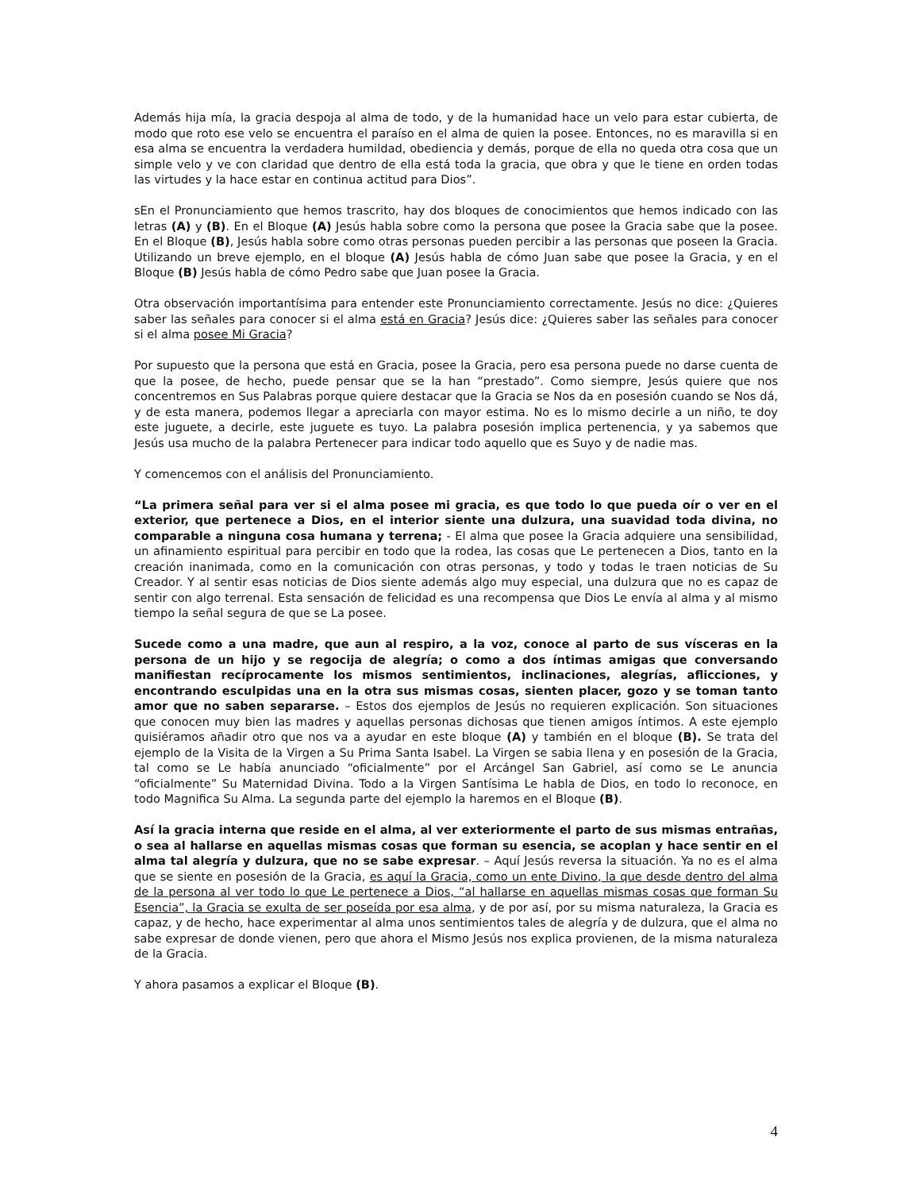Además hija mía, la gracia despoja al alma de todo, y de la humanidad hace un velo para estar cubierta, de modo que roto ese velo se encuentra el paraíso en el alma de quien la posee. Entonces, no es maravilla si en esa alma se encuentra la verdadera humildad, obediencia y demás, porque de ella no queda otra cosa que un simple velo y ve con claridad que dentro de ella está toda la gracia, que obra y que le tiene en orden todas las virtudes y la hace estar en continua actitud para Dios”.
sEn el Pronunciamiento que hemos trascrito, hay dos bloques de conocimientos que hemos indicado con las letras (A) y (B). En el Bloque (A) Jesús habla sobre como la persona que posee la Gracia sabe que la posee. En el Bloque (B), Jesús habla sobre como otras personas pueden percibir a las personas que poseen la Gracia. Utilizando un breve ejemplo, en el bloque (A) Jesús habla de cómo Juan sabe que posee la Gracia, y en el Bloque (B) Jesús habla de cómo Pedro sabe que Juan posee la Gracia.
Otra observación importantísima para entender este Pronunciamiento correctamente. Jesús no dice: ¿Quieres saber las señales para conocer si el alma está en Gracia? Jesús dice: ¿Quieres saber las señales para conocer si el alma posee Mi Gracia?
Por supuesto que la persona que está en Gracia, posee la Gracia, pero esa persona puede no darse cuenta de que la posee, de hecho, puede pensar que se la han “prestado”. Como siempre, Jesús quiere que nos concentremos en Sus Palabras porque quiere destacar que la Gracia se Nos da en posesión cuando se Nos dá, y de esta manera, podemos llegar a apreciarla con mayor estima. No es lo mismo decirle a un niño, te doy este juguete, a decirle, este juguete es tuyo. La palabra posesión implica pertenencia, y ya sabemos que Jesús usa mucho de la palabra Pertenecer para indicar todo aquello que es Suyo y de nadie mas.
Y comencemos con el análisis del Pronunciamiento.
“La primera señal para ver si el alma posee mi gracia, es que todo lo que pueda oír o ver en el exterior, que pertenece a Dios, en el interior siente una dulzura, una suavidad toda divina, no comparable a ninguna cosa humana y terrena; - El alma que posee la Gracia adquiere una sensibilidad, un afinamiento espiritual para percibir en todo que la rodea, las cosas que Le pertenecen a Dios, tanto en la creación inanimada, como en la comunicación con otras personas, y todo y todas le traen noticias de Su Creador. Y al sentir esas noticias de Dios siente además algo muy especial, una dulzura que no es capaz de sentir con algo terrenal. Esta sensación de felicidad es una recompensa que Dios Le envía al alma y al mismo tiempo la señal segura de que se La posee.
Sucede como a una madre, que aun al respiro, a la voz, conoce al parto de sus vísceras en la persona de un hijo y se regocija de alegría; o como a dos íntimas amigas que conversando manifiestan recíprocamente los mismos sentimientos, inclinaciones, alegrías, aflicciones, y encontrando esculpidas una en la otra sus mismas cosas, sienten placer, gozo y se toman tanto amor que no saben separarse. – Estos dos ejemplos de Jesús no requieren explicación. Son situaciones que conocen muy bien las madres y aquellas personas dichosas que tienen amigos íntimos. A este ejemplo quisiéramos añadir otro que nos va a ayudar en este bloque (A) y también en el bloque (B). Se trata del ejemplo de la Visita de la Virgen a Su Prima Santa Isabel. La Virgen se sabia llena y en posesión de la Gracia, tal como se Le había anunciado “oficialmente” por el Arcángel San Gabriel, así como se Le anuncia “oficialmente” Su Maternidad Divina. Todo a la Virgen Santísima Le habla de Dios, en todo lo reconoce, en todo Magnifica Su Alma. La segunda parte del ejemplo la haremos en el Bloque (B).
Así la gracia interna que reside en el alma, al ver exteriormente el parto de sus mismas entrañas, o sea al hallarse en aquellas mismas cosas que forman su esencia, se acoplan y hace sentir en el alma tal alegría y dulzura, que no se sabe expresar. – Aquí Jesús reversa la situación. Ya no es el alma que se siente en posesión de la Gracia, es aquí la Gracia, como un ente Divino, la que desde dentro del alma de la persona al ver todo lo que Le pertenece a Dios, “al hallarse en aquellas mismas cosas que forman Su Esencia”, la Gracia se exulta de ser poseída por esa alma, y de por así, por su misma naturaleza, la Gracia es capaz, y de hecho, hace experimentar al alma unos sentimientos tales de alegría y de dulzura, que el alma no sabe expresar de donde vienen, pero que ahora el Mismo Jesús nos explica provienen, de la misma naturaleza de la Gracia.
Y ahora pasamos a explicar el Bloque (B).
4